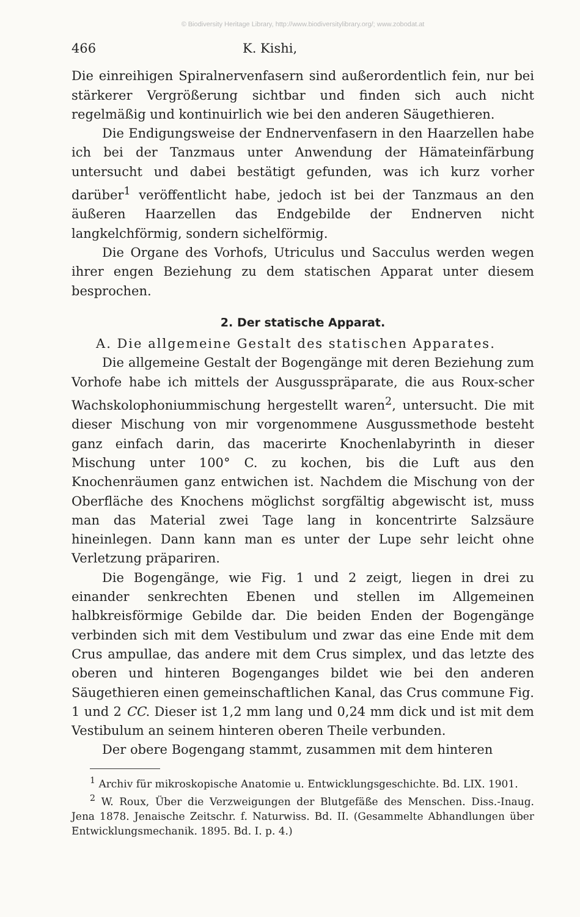© Biodiversity Heritage Library, http://www.biodiversitylibrary.org/; www.zobodat.at
466 K. Kishi,
Die einreihigen Spiralnervenfasern sind außerordentlich fein, nur bei stärkerer Vergrößerung sichtbar und finden sich auch nicht regelmäßig und kontinuirlich wie bei den anderen Säugethieren.
Die Endigungsweise der Endnervenfasern in den Haarzellen habe ich bei der Tanzmaus unter Anwendung der Hämateinfärbung untersucht und dabei bestätigt gefunden, was ich kurz vorher darüber<sup>1</sup> veröffentlicht habe, jedoch ist bei der Tanzmaus an den äußeren Haarzellen das Endgebilde der Endnerven nicht langkelchförmig, sondern sichelförmig.
Die Organe des Vorhofs, Utriculus und Sacculus werden wegen ihrer engen Beziehung zu dem statischen Apparat unter diesem besprochen.
2. Der statische Apparat.
A. Die allgemeine Gestalt des statischen Apparates.
Die allgemeine Gestalt der Bogengänge mit deren Beziehung zum Vorhofe habe ich mittels der Ausgusspräparate, die aus Roux-scher Wachskolophoniummischung hergestellt waren<sup>2</sup>, untersucht. Die mit dieser Mischung von mir vorgenommene Ausgussmethode besteht ganz einfach darin, das macerirte Knochenlabyrinth in dieser Mischung unter 100° C. zu kochen, bis die Luft aus den Knochenräumen ganz entwichen ist. Nachdem die Mischung von der Oberfläche des Knochens möglichst sorgfältig abgewischt ist, muss man das Material zwei Tage lang in koncentrirte Salzsäure hineinlegen. Dann kann man es unter der Lupe sehr leicht ohne Verletzung präpariren.
Die Bogengänge, wie Fig. 1 und 2 zeigt, liegen in drei zu einander senkrechten Ebenen und stellen im Allgemeinen halbkreisförmige Gebilde dar. Die beiden Enden der Bogengänge verbinden sich mit dem Vestibulum und zwar das eine Ende mit dem Crus ampullae, das andere mit dem Crus simplex, und das letzte des oberen und hinteren Bogenganges bildet wie bei den anderen Säugethieren einen gemeinschaftlichen Kanal, das Crus commune Fig. 1 und 2 CC. Dieser ist 1,2 mm lang und 0,24 mm dick und ist mit dem Vestibulum an seinem hinteren oberen Theile verbunden.
Der obere Bogengang stammt, zusammen mit dem hinteren
<sup>1</sup> Archiv für mikroskopische Anatomie u. Entwicklungsgeschichte. Bd. LIX. 1901.
<sup>2</sup> W. Roux, Über die Verzweigungen der Blutgefäße des Menschen. Diss.-Inaug. Jena 1878. Jenaische Zeitschr. f. Naturwiss. Bd. II. (Gesammelte Abhandlungen über Entwicklungsmechanik. 1895. Bd. I. p. 4.)